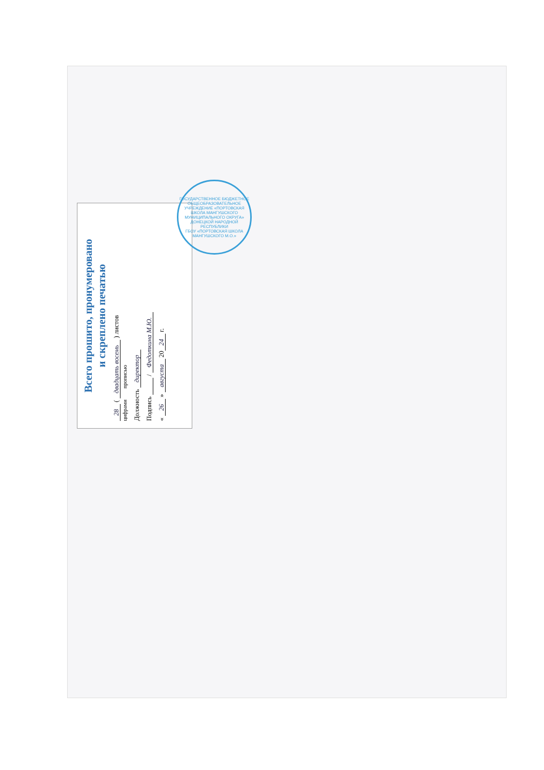Всего прошито, пронумеровано
и скреплено печатью
28 ( двадцать восемь ) листов
цифрами прописью
Должность директор
Подпись / Федоткина М.Ю.
« 26 » августа 20 24 г.
ГОСУДАРСТВЕННОЕ БЮДЖЕТНОЕ ОБЩЕОБРАЗОВАТЕЛЬНОЕ УЧРЕЖДЕНИЕ «ПОРТОВСКАЯ ШКОЛА МАНГУШСКОГО МУНИЦИПАЛЬНОГО ОКРУГА» ДОНЕЦКОЙ НАРОДНОЙ РЕСПУБЛИКИ
ГБОУ «ПОРТОВСКАЯ ШКОЛА МАНГУШСКОГО М.О.»